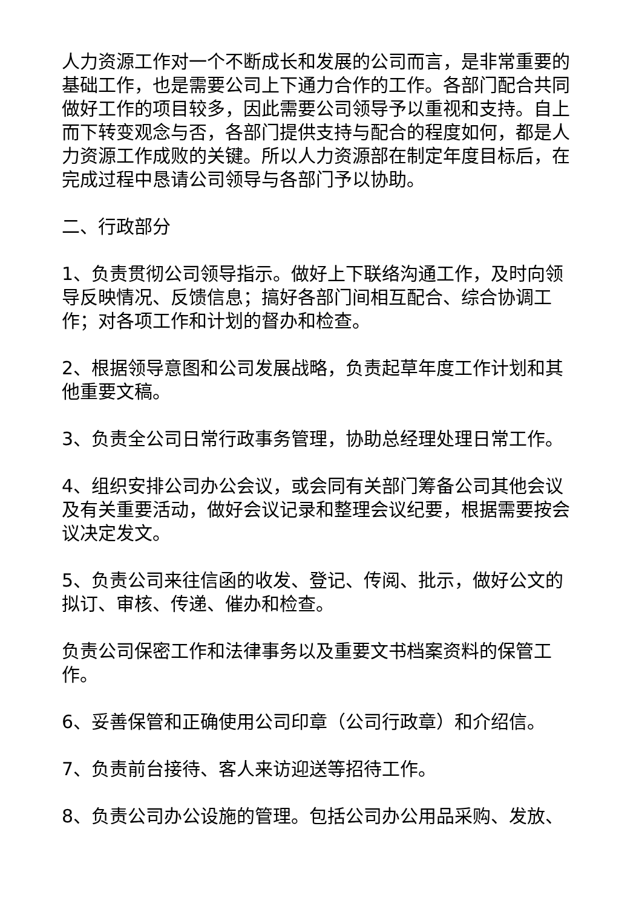人力资源工作对一个不断成长和发展的公司而言，是非常重要的基础工作，也是需要公司上下通力合作的工作。各部门配合共同做好工作的项目较多，因此需要公司领导予以重视和支持。自上而下转变观念与否，各部门提供支持与配合的程度如何，都是人力资源工作成败的关键。所以人力资源部在制定年度目标后，在完成过程中恳请公司领导与各部门予以协助。
二、行政部分
1、负责贯彻公司领导指示。做好上下联络沟通工作，及时向领导反映情况、反馈信息；搞好各部门间相互配合、综合协调工作；对各项工作和计划的督办和检查。
2、根据领导意图和公司发展战略，负责起草年度工作计划和其他重要文稿。
3、负责全公司日常行政事务管理，协助总经理处理日常工作。
4、组织安排公司办公会议，或会同有关部门筹备公司其他会议及有关重要活动，做好会议记录和整理会议纪要，根据需要按会议决定发文。
5、负责公司来往信函的收发、登记、传阅、批示，做好公文的拟订、审核、传递、催办和检查。
负责公司保密工作和法律事务以及重要文书档案资料的保管工作。
6、妥善保管和正确使用公司印章（公司行政章）和介绍信。
7、负责前台接待、客人来访迎送等招待工作。
8、负责公司办公设施的管理。包括公司办公用品采购、发放、